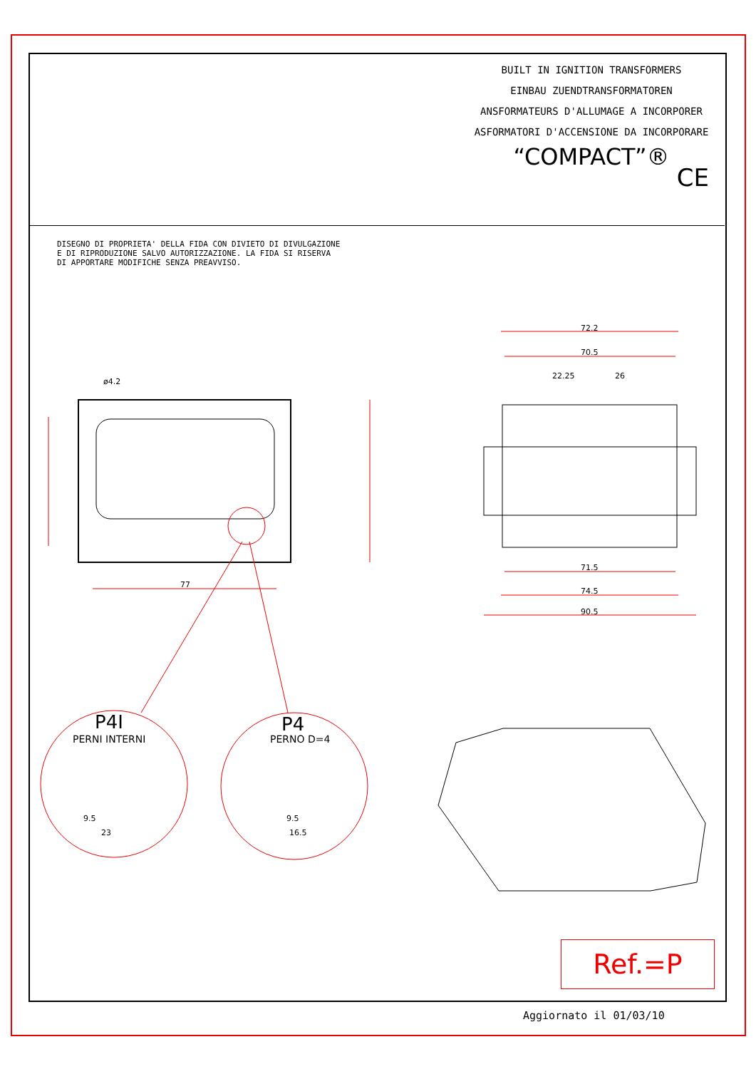BUILT IN IGNITION TRANSFORMERS
EINBAU ZUENDTRANSFORMATOREN
ANSFORMATEURS D'ALLUMAGE A INCORPORER
ASFORMATORI D'ACCENSIONE DA INCORPORARE
“COMPACT”®
CE
DISEGNO DI PROPRIETA' DELLA FIDA CON DIVIETO DI DIVULGAZIONE
E DI RIPRODUZIONE SALVO AUTORIZZAZIONE. LA FIDA SI RISERVA
DI APPORTARE MODIFICHE SENZA PREAVVISO.
77
ø4.2
72.2
70.5
22.25
26
71.5
74.5
90.5
P4I
PERNI INTERNI
P4
PERNO D=4
9.5
23
9.5
16.5
Ref.=P
Aggiornato il 01/03/10